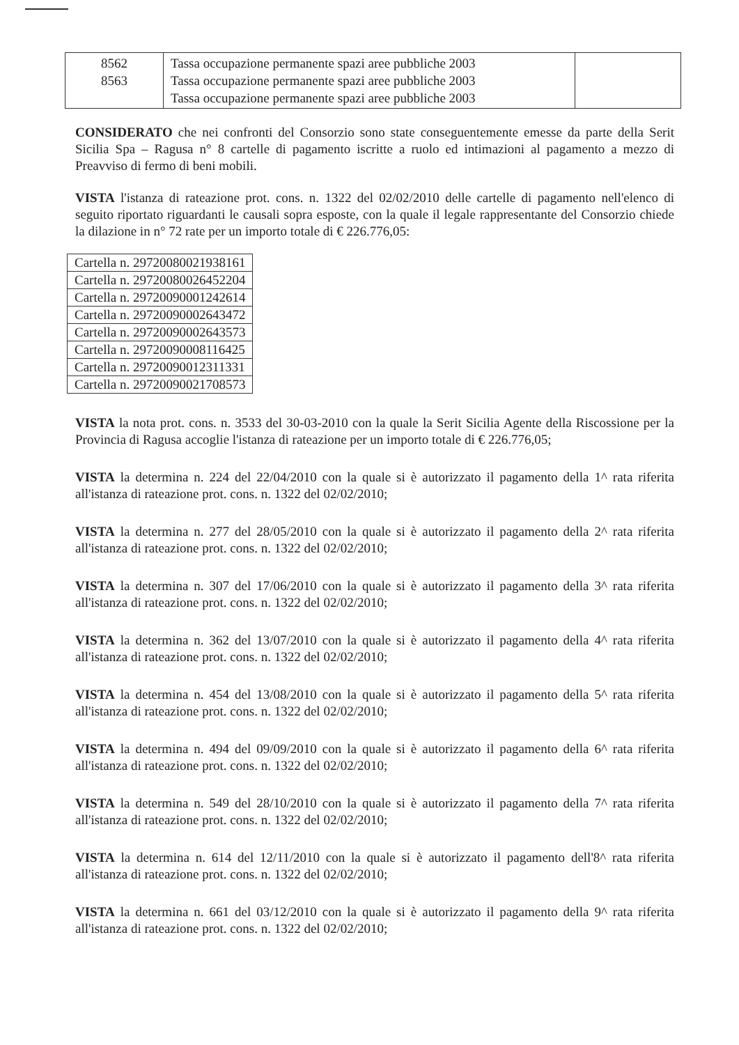| 8562 8563 | Tassa occupazione permanente spazi aree pubbliche 2003 Tassa occupazione permanente spazi aree pubbliche 2003 Tassa occupazione permanente spazi aree pubbliche 2003 | |
CONSIDERATO che nei confronti del Consorzio sono state conseguentemente emesse da parte della Serit Sicilia Spa – Ragusa n° 8 cartelle di pagamento iscritte a ruolo ed intimazioni al pagamento a mezzo di Preavviso di fermo di beni mobili.
VISTA l'istanza di rateazione prot. cons. n. 1322 del 02/02/2010 delle cartelle di pagamento nell'elenco di seguito riportato riguardanti le causali sopra esposte, con la quale il legale rappresentante del Consorzio chiede la dilazione in n° 72 rate per un importo totale di € 226.776,05:
| Cartella n. 29720080021938161 |
| Cartella n. 29720080026452204 |
| Cartella n. 29720090001242614 |
| Cartella n. 29720090002643472 |
| Cartella n. 29720090002643573 |
| Cartella n. 29720090008116425 |
| Cartella n. 29720090012311331 |
| Cartella n. 29720090021708573 |
VISTA la nota prot. cons. n. 3533 del 30-03-2010 con la quale la Serit Sicilia Agente della Riscossione per la Provincia di Ragusa accoglie l'istanza di rateazione per un importo totale di € 226.776,05;
VISTA la determina n. 224 del 22/04/2010 con la quale si è autorizzato il pagamento della 1^ rata riferita all'istanza di rateazione prot. cons. n. 1322 del 02/02/2010;
VISTA la determina n. 277 del 28/05/2010 con la quale si è autorizzato il pagamento della 2^ rata riferita all'istanza di rateazione prot. cons. n. 1322 del 02/02/2010;
VISTA la determina n. 307 del 17/06/2010 con la quale si è autorizzato il pagamento della 3^ rata riferita all'istanza di rateazione prot. cons. n. 1322 del 02/02/2010;
VISTA la determina n. 362 del 13/07/2010 con la quale si è autorizzato il pagamento della 4^ rata riferita all'istanza di rateazione prot. cons. n. 1322 del 02/02/2010;
VISTA la determina n. 454 del 13/08/2010 con la quale si è autorizzato il pagamento della 5^ rata riferita all'istanza di rateazione prot. cons. n. 1322 del 02/02/2010;
VISTA la determina n. 494 del 09/09/2010 con la quale si è autorizzato il pagamento della 6^ rata riferita all'istanza di rateazione prot. cons. n. 1322 del 02/02/2010;
VISTA la determina n. 549 del 28/10/2010 con la quale si è autorizzato il pagamento della 7^ rata riferita all'istanza di rateazione prot. cons. n. 1322 del 02/02/2010;
VISTA la determina n. 614 del 12/11/2010 con la quale si è autorizzato il pagamento dell'8^ rata riferita all'istanza di rateazione prot. cons. n. 1322 del 02/02/2010;
VISTA la determina n. 661 del 03/12/2010 con la quale si è autorizzato il pagamento della 9^ rata riferita all'istanza di rateazione prot. cons. n. 1322 del 02/02/2010;